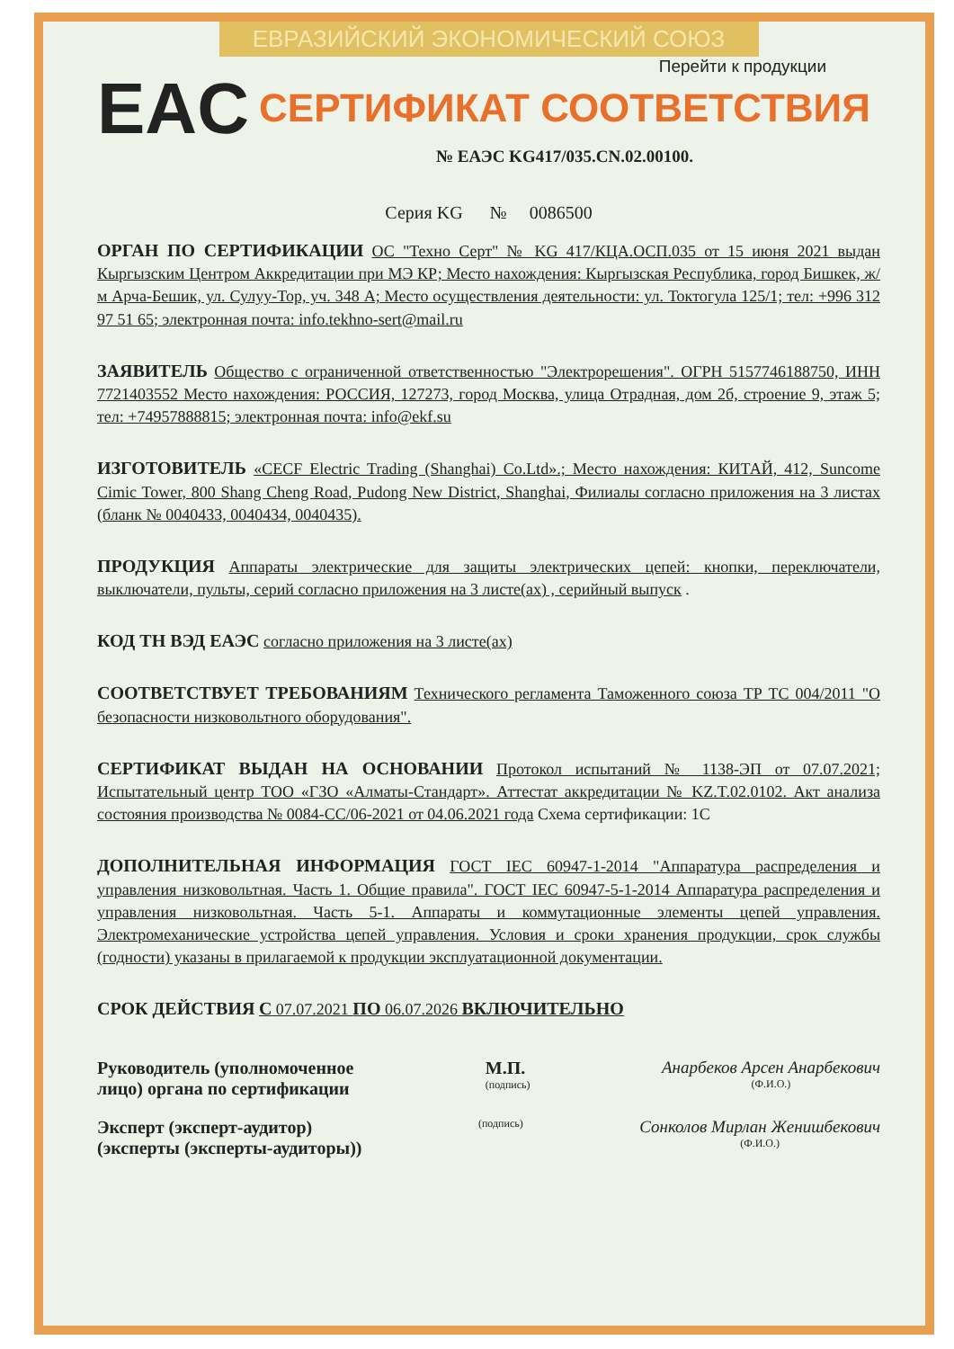ЕВРАЗИЙСКИЙ ЭКОНОМИЧЕСКИЙ СОЮЗ
Перейти к продукции
EAC
СЕРТИФИКАТ СООТВЕТСТВИЯ
№ ЕАЭС KG417/035.CN.02.00100.
Серия KG № 0086500
ОРГАН ПО СЕРТИФИКАЦИИ ОС "Техно Серт" № KG 417/КЦА.ОСП.035 от 15 июня 2021 выдан Кыргызским Центром Аккредитации при МЭ КР; Место нахождения: Кыргызская Республика, город Бишкек, ж/м Арча-Бешик, ул. Сулуу-Тор, уч. 348 А; Место осуществления деятельности: ул. Токтогула 125/1; тел: +996 312 97 51 65; электронная почта: info.tekhno-sert@mail.ru
ЗАЯВИТЕЛЬ Общество с ограниченной ответственностью "Электрорешения". ОГРН 5157746188750, ИНН 7721403552 Место нахождения: РОССИЯ, 127273, город Москва, улица Отрадная, дом 2б, строение 9, этаж 5; тел: +74957888815; электронная почта: info@ekf.su
ИЗГОТОВИТЕЛЬ «CECF Electric Trading (Shanghai) Co.Ltd».; Место нахождения: КИТАЙ, 412, Suncome Cimic Tower, 800 Shang Cheng Road, Pudong New District, Shanghai, Филиалы согласно приложения на 3 листах (бланк № 0040433, 0040434, 0040435).
ПРОДУКЦИЯ Аппараты электрические для защиты электрических цепей: кнопки, переключатели, выключатели, пульты, серий согласно приложения на 3 листе(ах) , серийный выпуск .
КОД ТН ВЭД ЕАЭС согласно приложения на 3 листе(ах)
СООТВЕТСТВУЕТ ТРЕБОВАНИЯМ Технического регламента Таможенного союза ТР ТС 004/2011 "О безопасности низковольтного оборудования".
СЕРТИФИКАТ ВЫДАН НА ОСНОВАНИИ Протокол испытаний № 1138-ЭП от 07.07.2021; Испытательный центр ТОО «ГЗО «Алматы-Стандарт». Аттестат аккредитации № KZ.T.02.0102. Акт анализа состояния производства № 0084-СС/06-2021 от 04.06.2021 года Схема сертификации: 1С
ДОПОЛНИТЕЛЬНАЯ ИНФОРМАЦИЯ ГОСТ IEC 60947-1-2014 "Аппаратура распределения и управления низковольтная. Часть 1. Общие правила". ГОСТ IEC 60947-5-1-2014 Аппаратура распределения и управления низковольтная. Часть 5-1. Аппараты и коммутационные элементы цепей управления. Электромеханические устройства цепей управления. Условия и сроки хранения продукции, срок службы (годности) указаны в прилагаемой к продукции эксплуатационной документации.
СРОК ДЕЙСТВИЯ С 07.07.2021 ПО 06.07.2026 ВКЛЮЧИТЕЛЬНО
Руководитель (уполномоченное
лицо) органа по сертификации
М.П.
(подпись)
Анарбеков Арсен Анарбекович
(Ф.И.О.)
Эксперт (эксперт-аудитор)
(эксперты (эксперты-аудиторы))
(подпись)
Сонколов Мирлан Женишбекович
(Ф.И.О.)